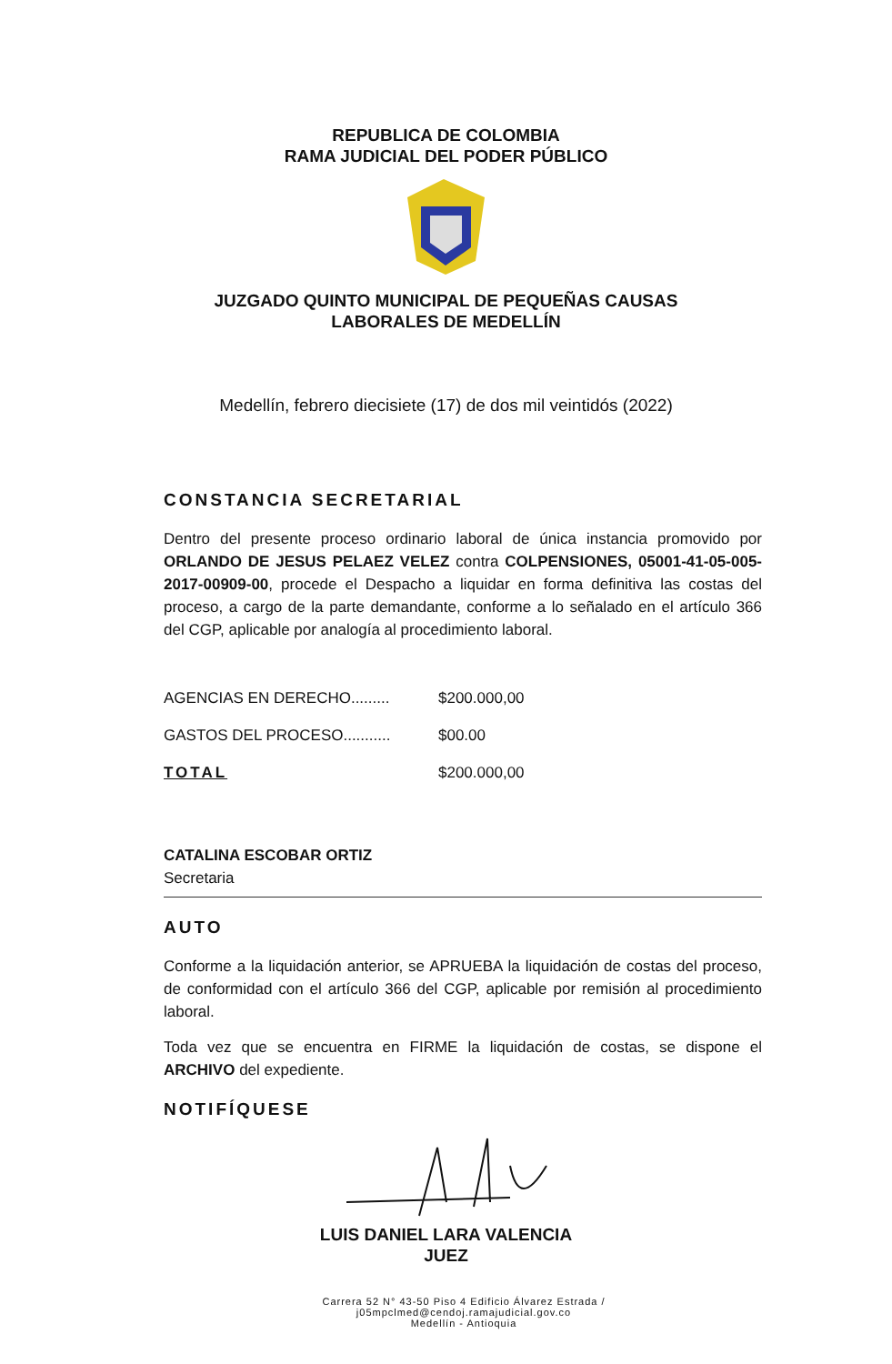REPUBLICA DE COLOMBIA
RAMA JUDICIAL DEL PODER PÚBLICO
JUZGADO QUINTO MUNICIPAL DE PEQUEÑAS CAUSAS
LABORALES DE MEDELLÍN
Medellín, febrero diecisiete (17) de dos mil veintidós (2022)
CONSTANCIA SECRETARIAL
Dentro del presente proceso ordinario laboral de única instancia promovido por ORLANDO DE JESUS PELAEZ VELEZ contra COLPENSIONES, 05001-41-05-005-2017-00909-00, procede el Despacho a liquidar en forma definitiva las costas del proceso, a cargo de la parte demandante, conforme a lo señalado en el artículo 366 del CGP, aplicable por analogía al procedimiento laboral.
| AGENCIAS EN DERECHO......... | $200.000,00 |
| GASTOS DEL PROCESO........... | $00.00 |
| TOTAL | $200.000,00 |
CATALINA ESCOBAR ORTIZ
Secretaria
AUTO
Conforme a la liquidación anterior, se APRUEBA la liquidación de costas del proceso, de conformidad con el artículo 366 del CGP, aplicable por remisión al procedimiento laboral.
Toda vez que se encuentra en FIRME la liquidación de costas, se dispone el ARCHIVO del expediente.
NOTIFÍQUESE
LUIS DANIEL LARA VALENCIA
JUEZ
Carrera 52 N° 43-50 Piso 4 Edificio Álvarez Estrada / j05mpclmed@cendoj.ramajudicial.gov.co
Medellín - Antioquia